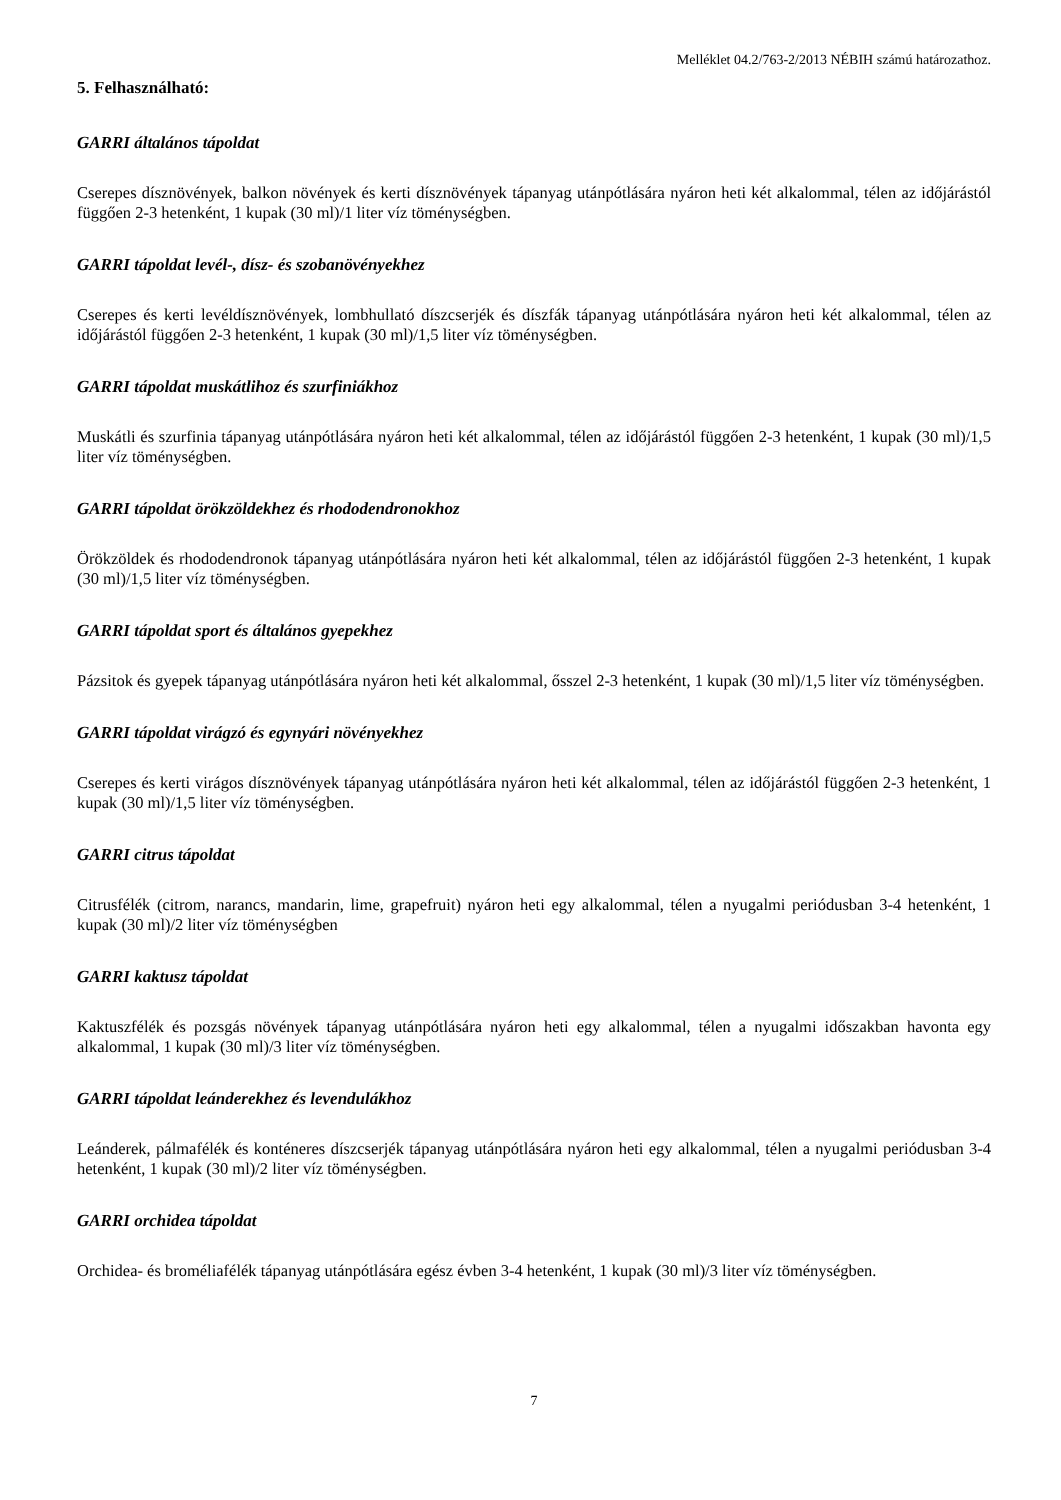Melléklet 04.2/763-2/2013 NÉBIH számú határozathoz.
5. Felhasználható:
GARRI általános tápoldat
Cserepes dísznövények, balkon növények és kerti dísznövények tápanyag utánpótlására nyáron heti két alkalommal, télen az időjárástól függően 2-3 hetenként, 1 kupak (30 ml)/1 liter víz töménységben.
GARRI tápoldat levél-, dísz- és szobanövényekhez
Cserepes és kerti levéldísznövények, lombhullató díszcserjék és díszfák tápanyag utánpótlására nyáron heti két alkalommal, télen az időjárástól függően 2-3 hetenként, 1 kupak (30 ml)/1,5 liter víz töménységben.
GARRI tápoldat muskátlihoz és szurfiniákhoz
Muskátli és szurfinia tápanyag utánpótlására nyáron heti két alkalommal, télen az időjárástól függően 2-3 hetenként, 1 kupak (30 ml)/1,5 liter víz töménységben.
GARRI tápoldat örökzöldekhez és rhododendronokhoz
Örökzöldek és rhododendronok tápanyag utánpótlására nyáron heti két alkalommal, télen az időjárástól függően 2-3 hetenként, 1 kupak (30 ml)/1,5 liter víz töménységben.
GARRI tápoldat sport és általános gyepekhez
Pázsitok és gyepek tápanyag utánpótlására nyáron heti két alkalommal, ősszel 2-3 hetenként, 1 kupak (30 ml)/1,5 liter víz töménységben.
GARRI tápoldat virágzó és egynyári növényekhez
Cserepes és kerti virágos dísznövények tápanyag utánpótlására nyáron heti két alkalommal, télen az időjárástól függően 2-3 hetenként, 1 kupak (30 ml)/1,5 liter víz töménységben.
GARRI citrus tápoldat
Citrusfélék (citrom, narancs, mandarin, lime, grapefruit) nyáron heti egy alkalommal, télen a nyugalmi periódusban 3-4 hetenként, 1 kupak (30 ml)/2 liter víz töménységben
GARRI kaktusz tápoldat
Kaktuszfélék és pozsgás növények tápanyag utánpótlására nyáron heti egy alkalommal, télen a nyugalmi időszakban havonta egy alkalommal, 1 kupak (30 ml)/3 liter víz töménységben.
GARRI tápoldat leánderekhez és levendulákhoz
Leánderek, pálmafélék és konténeres díszcserjék tápanyag utánpótlására nyáron heti egy alkalommal, télen a nyugalmi periódusban 3-4 hetenként, 1 kupak (30 ml)/2 liter víz töménységben.
GARRI orchidea tápoldat
Orchidea- és broméliafélék tápanyag utánpótlására egész évben 3-4 hetenként, 1 kupak (30 ml)/3 liter víz töménységben.
7